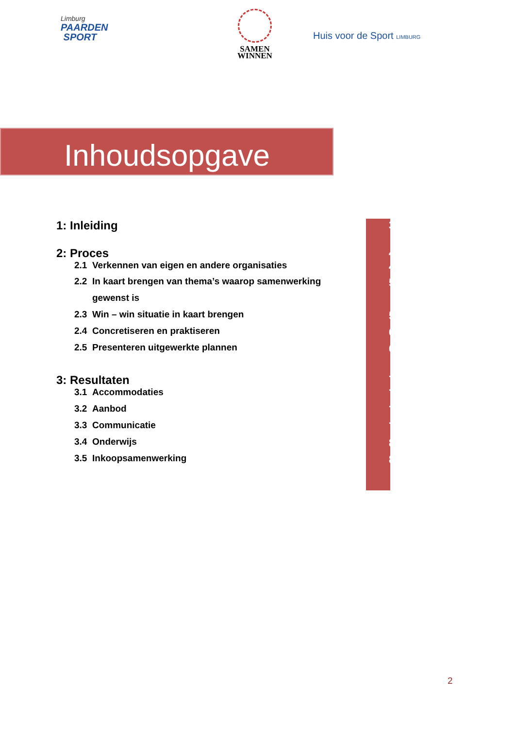Limburg
PAARDEN
SPORT
SAMEN
WINNEN
Huis voor de Sport LIMBURG
Inhoudsopgave
| 1: Inleiding | 3 |
| 2: Proces | 4 |
| 2.1 Verkennen van eigen en andere organisaties | 4 |
| 2.2 In kaart brengen van thema’s waarop samenwerking | 5 |
| gewenst is | |
| 2.3 Win – win situatie in kaart brengen | 5 |
| 2.4 Concretiseren en praktiseren | 6 |
| 2.5 Presenteren uitgewerkte plannen | 6 |
| 3: Resultaten | 7 |
| 3.1 Accommodaties | 7 |
| 3.2 Aanbod | 7 |
| 3.3 Communicatie | 7 |
| 3.4 Onderwijs | 8 |
| 3.5 Inkoopsamenwerking | 8 |
2